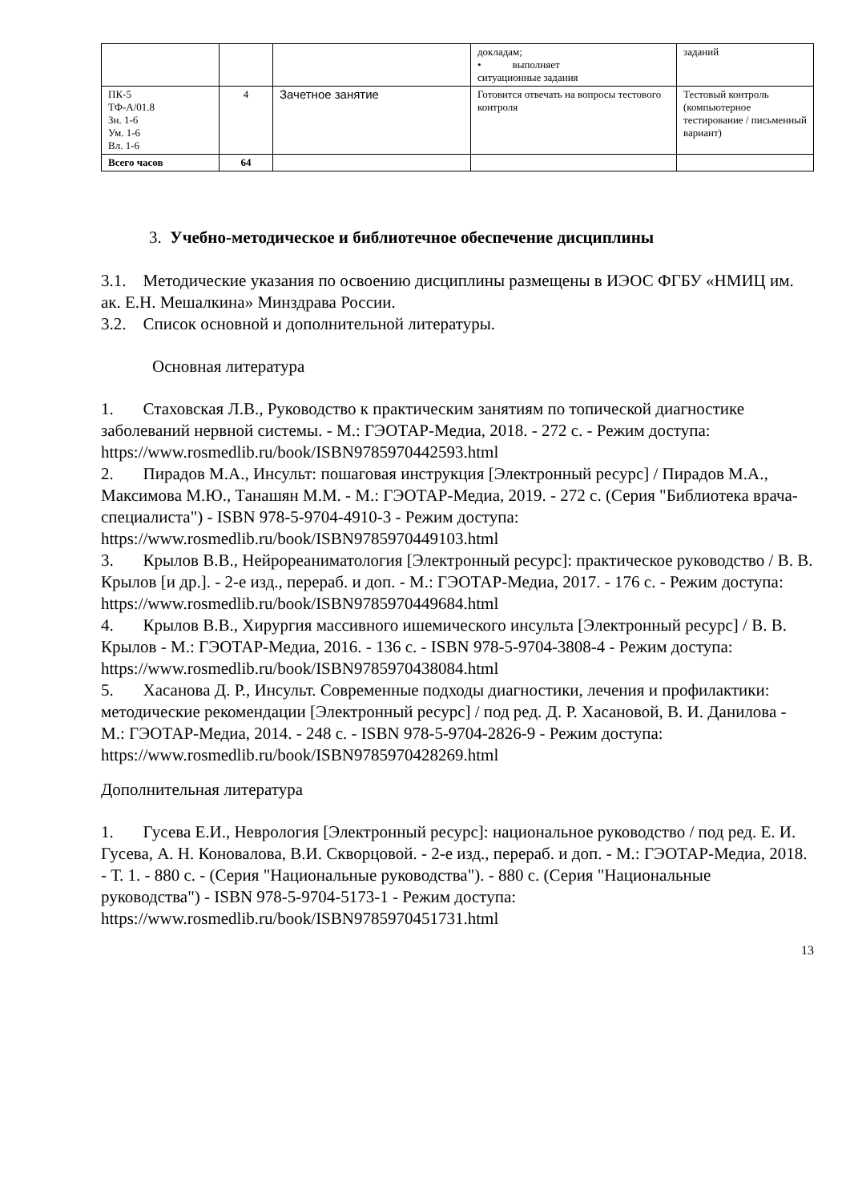| | | | докладам; • выполняет ситуационные задания | заданий |
| ПК-5 ТФ-А/01.8 Зн. 1-6 Ум. 1-6 Вл. 1-6 | 4 | Зачетное занятие | Готовится отвечать на вопросы тестового контроля | Тестовый контроль (компьютерное тестирование / письменный вариант) |
| Всего часов | 64 | | | |
3. Учебно-методическое и библиотечное обеспечение дисциплины
3.1. Методические указания по освоению дисциплины размещены в ИЭОС ФГБУ «НМИЦ им. ак. Е.Н. Мешалкина» Минздрава России.
3.2. Список основной и дополнительной литературы.
Основная литература
1. Стаховская Л.В., Руководство к практическим занятиям по топической диагностике заболеваний нервной системы. - М.: ГЭОТАР-Медиа, 2018. - 272 с. - Режим доступа: https://www.rosmedlib.ru/book/ISBN9785970442593.html
2. Пирадов М.А., Инсульт: пошаговая инструкция [Электронный ресурс] / Пирадов М.А., Максимова М.Ю., Танашян М.М. - М.: ГЭОТАР-Медиа, 2019. - 272 с. (Серия "Библиотека врача-специалиста") - ISBN 978-5-9704-4910-3 - Режим доступа: https://www.rosmedlib.ru/book/ISBN9785970449103.html
3. Крылов В.В., Нейрореаниматология [Электронный ресурс]: практическое руководство / В. В. Крылов [и др.]. - 2-е изд., перераб. и доп. - М.: ГЭОТАР-Медиа, 2017. - 176 с. - Режим доступа:
https://www.rosmedlib.ru/book/ISBN9785970449684.html
4. Крылов В.В., Хирургия массивного ишемического инсульта [Электронный ресурс] / В. В. Крылов - М.: ГЭОТАР-Медиа, 2016. - 136 с. - ISBN 978-5-9704-3808-4 - Режим доступа: https://www.rosmedlib.ru/book/ISBN9785970438084.html
5. Хасанова Д. Р., Инсульт. Современные подходы диагностики, лечения и профилактики: методические рекомендации [Электронный ресурс] / под ред. Д. Р. Хасановой, В. И. Данилова - М.: ГЭОТАР-Медиа, 2014. - 248 с. - ISBN 978-5-9704-2826-9 - Режим доступа:
https://www.rosmedlib.ru/book/ISBN9785970428269.html
Дополнительная литература
1. Гусева Е.И., Неврология [Электронный ресурс]: национальное руководство / под ред. Е. И. Гусева, А. Н. Коновалова, В.И. Скворцовой. - 2-е изд., перераб. и доп. - М.: ГЭОТАР-Медиа, 2018. - Т. 1. - 880 с. - (Серия "Национальные руководства"). - 880 с. (Серия "Национальные руководства") - ISBN 978-5-9704-5173-1 - Режим доступа: https://www.rosmedlib.ru/book/ISBN9785970451731.html
13